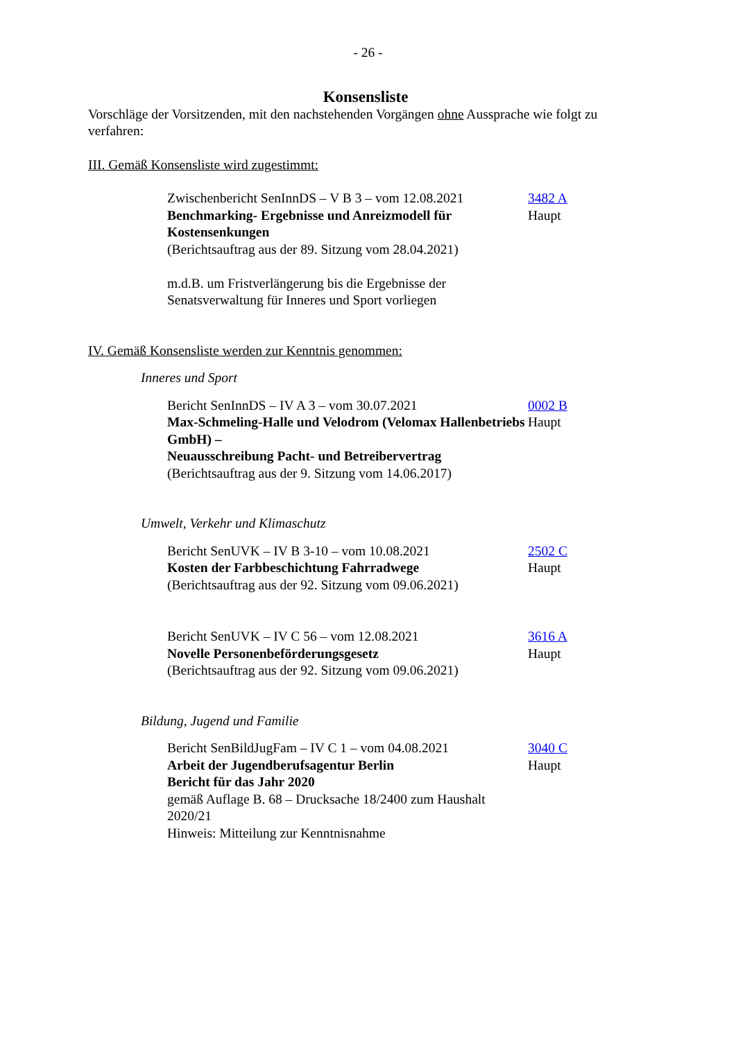- 26 -
Konsensliste
Vorschläge der Vorsitzenden, mit den nachstehenden Vorgängen ohne Aussprache wie folgt zu verfahren:
III. Gemäß Konsensliste wird zugestimmt:
Zwischenbericht SenInnDS – V B 3 – vom 12.08.2021
Benchmarking- Ergebnisse und Anreizmodell für Kostensenkungen
(Berichtsauftrag aus der 89. Sitzung vom 28.04.2021)
m.d.B. um Fristverlängerung bis die Ergebnisse der Senatsverwaltung für Inneres und Sport vorliegen
3482 A
Haupt
IV. Gemäß Konsensliste werden zur Kenntnis genommen:
Inneres und Sport
Bericht SenInnDS – IV A 3 – vom 30.07.2021
Max-Schmeling-Halle und Velodrom (Velomax Hallenbetriebs GmbH) –
Neuausschreibung Pacht- und Betreibervertrag
(Berichtsauftrag aus der 9. Sitzung vom 14.06.2017)
0002 B
Haupt
Umwelt, Verkehr und Klimaschutz
Bericht SenUVK – IV B 3-10 – vom 10.08.2021
Kosten der Farbbeschichtung Fahrradwege
(Berichtsauftrag aus der 92. Sitzung vom 09.06.2021)
2502 C
Haupt
Bericht SenUVK – IV C 56 – vom 12.08.2021
Novelle Personenbeförderungsgesetz
(Berichtsauftrag aus der 92. Sitzung vom 09.06.2021)
3616 A
Haupt
Bildung, Jugend und Familie
Bericht SenBildJugFam – IV C 1 – vom 04.08.2021
Arbeit der Jugendberufsagentur Berlin
Bericht für das Jahr 2020
gemäß Auflage B. 68 – Drucksache 18/2400 zum Haushalt 2020/21
Hinweis: Mitteilung zur Kenntnisnahme
3040 C
Haupt